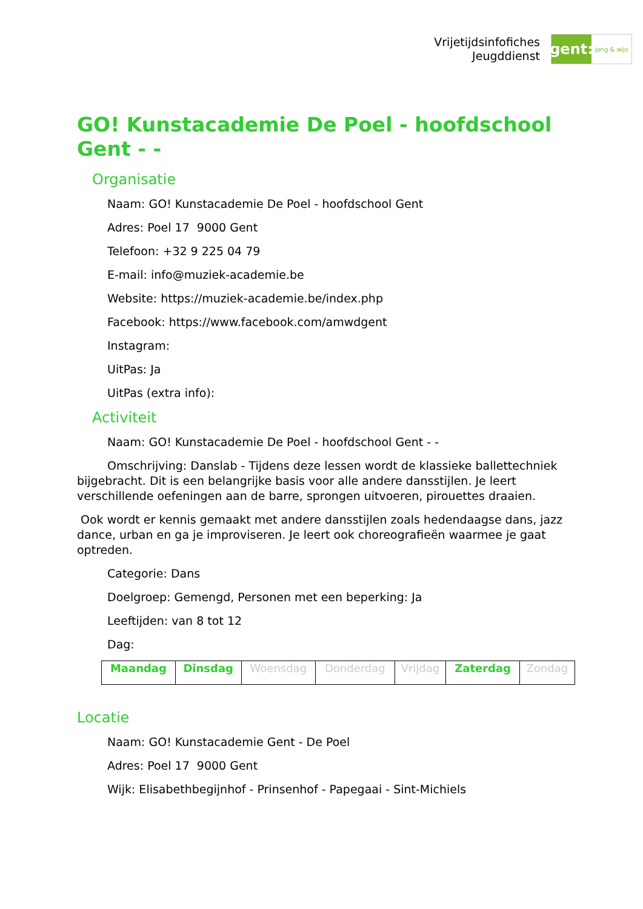Vrijetijdsinfofiches
Jeugddienst
gent:
jong & wijs
GO! Kunstacademie De Poel - hoofdschool Gent - -
Organisatie
Naam: GO! Kunstacademie De Poel - hoofdschool Gent
Adres: Poel 17 9000 Gent
Telefoon: +32 9 225 04 79
E-mail: info@muziek-academie.be
Website: https://muziek-academie.be/index.php
Facebook: https://www.facebook.com/amwdgent
Instagram:
UitPas: Ja
UitPas (extra info):
Activiteit
Naam: GO! Kunstacademie De Poel - hoofdschool Gent - -
Omschrijving: Danslab - Tijdens deze lessen wordt de klassieke ballettechniek bijgebracht. Dit is een belangrijke basis voor alle andere dansstijlen. Je leert verschillende oefeningen aan de barre, sprongen uitvoeren, pirouettes draaien.
Ook wordt er kennis gemaakt met andere dansstijlen zoals hedendaagse dans, jazz dance, urban en ga je improviseren. Je leert ook choreografieën waarmee je gaat optreden.
Categorie: Dans
Doelgroep: Gemengd, Personen met een beperking: Ja
Leeftijden: van 8 tot 12
Dag:
| Maandag | Dinsdag | Woensdag | Donderdag | Vrijdag | Zaterdag | Zondag |
Locatie
Naam: GO! Kunstacademie Gent - De Poel
Adres: Poel 17 9000 Gent
Wijk: Elisabethbegijnhof - Prinsenhof - Papegaai - Sint-Michiels